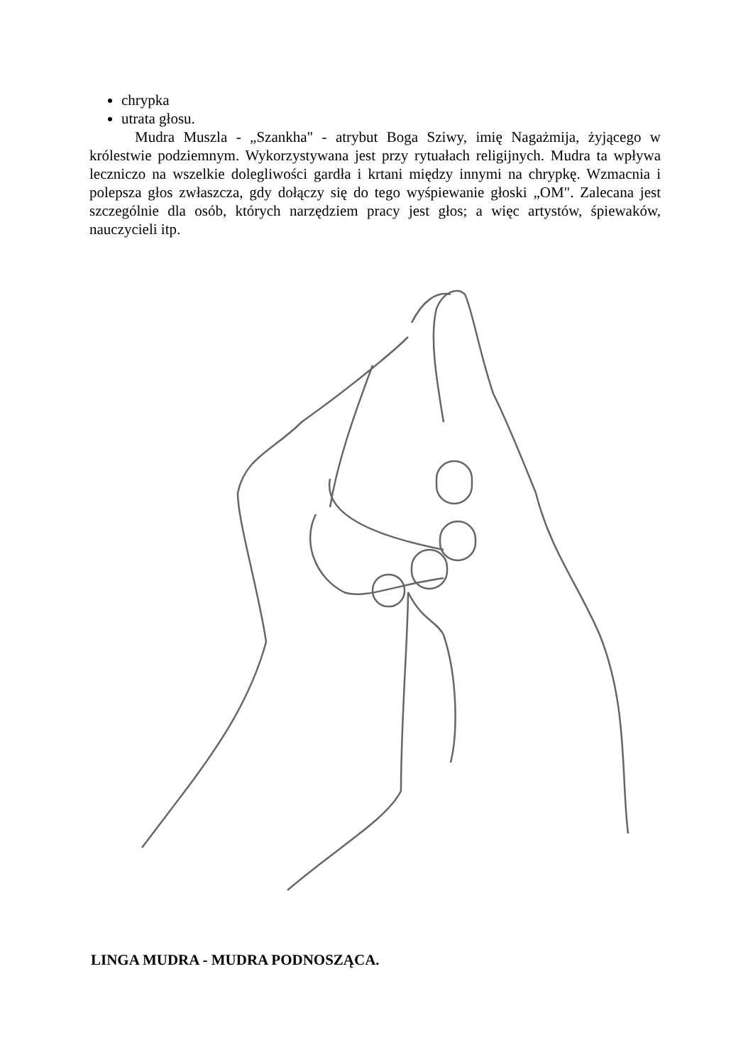chrypka
utrata głosu.
Mudra Muszla - „Szankha" - atrybut Boga Sziwy, imię Nagażmija, żyjącego w królestwie podziemnym. Wykorzystywana jest przy rytuałach religijnych. Mudra ta wpływa leczniczo na wszelkie dolegliwości gardła i krtani między innymi na chrypkę. Wzmacnia i polepsza głos zwłaszcza, gdy dołączy się do tego wyśpiewanie głoski „OM". Zalecana jest szczególnie dla osób, których narzędziem pracy jest głos; a więc artystów, śpiewaków, nauczycieli itp.
LINGA MUDRA - MUDRA PODNOSZĄCA.